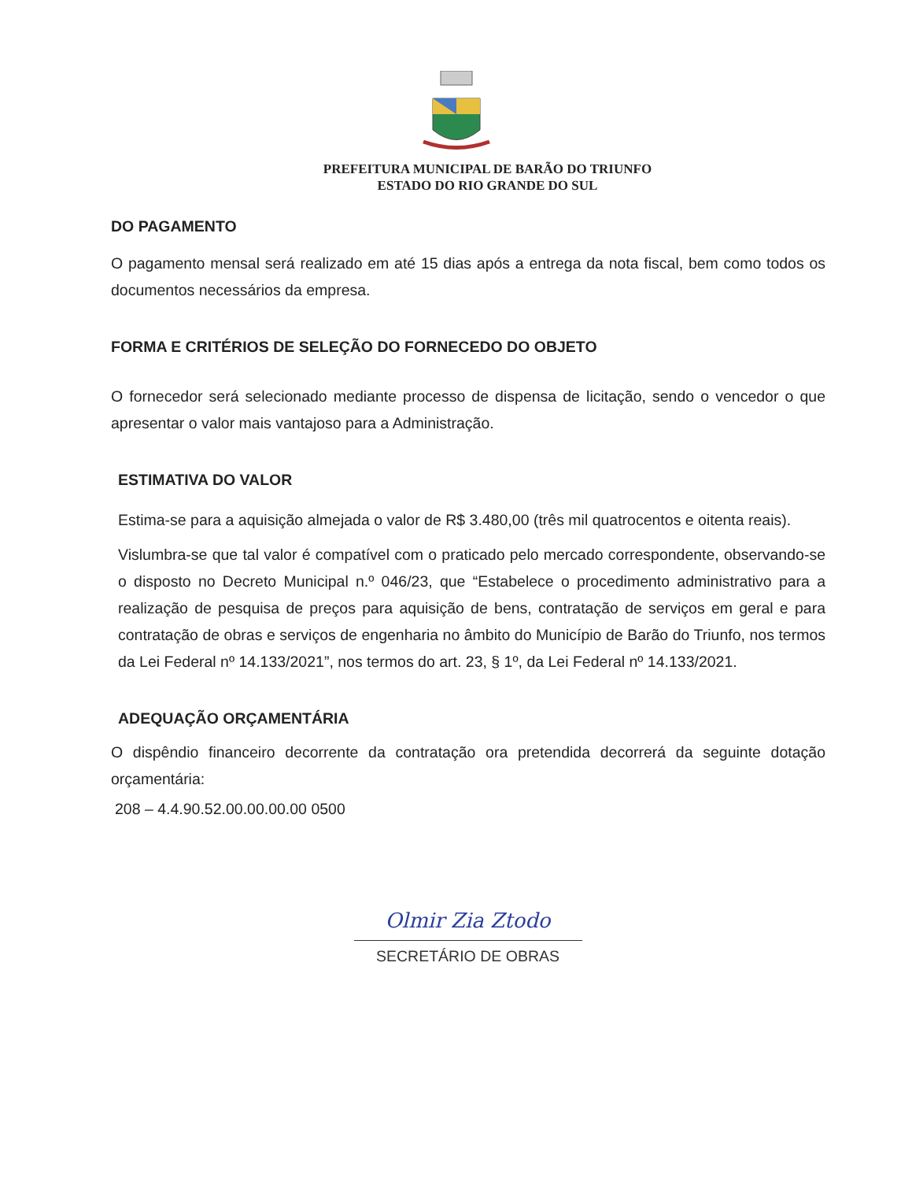PREFEITURA MUNICIPAL DE BARÃO DO TRIUNFO
ESTADO DO RIO GRANDE DO SUL
DO PAGAMENTO
O pagamento mensal será realizado em até 15 dias após a entrega da nota fiscal, bem como todos os documentos necessários da empresa.
FORMA E CRITÉRIOS DE SELEÇÃO DO FORNECEDO DO OBJETO
O fornecedor será selecionado mediante processo de dispensa de licitação, sendo o vencedor o que apresentar o valor mais vantajoso para a Administração.
ESTIMATIVA DO VALOR
Estima-se para a aquisição almejada o valor de R$ 3.480,00 (três mil quatrocentos e oitenta reais).
Vislumbra-se que tal valor é compatível com o praticado pelo mercado correspondente, observando-se o disposto no Decreto Municipal n.º 046/23, que “Estabelece o procedimento administrativo para a realização de pesquisa de preços para aquisição de bens, contratação de serviços em geral e para contratação de obras e serviços de engenharia no âmbito do Município de Barão do Triunfo, nos termos da Lei Federal nº 14.133/2021”, nos termos do art. 23, § 1º, da Lei Federal nº 14.133/2021.
ADEQUAÇÃO ORÇAMENTÁRIA
O dispêndio financeiro decorrente da contratação ora pretendida decorrerá da seguinte dotação orçamentária:
208 – 4.4.90.52.00.00.00.00 0500
Olmir Zia Ztodo
SECRETÁRIO DE OBRAS